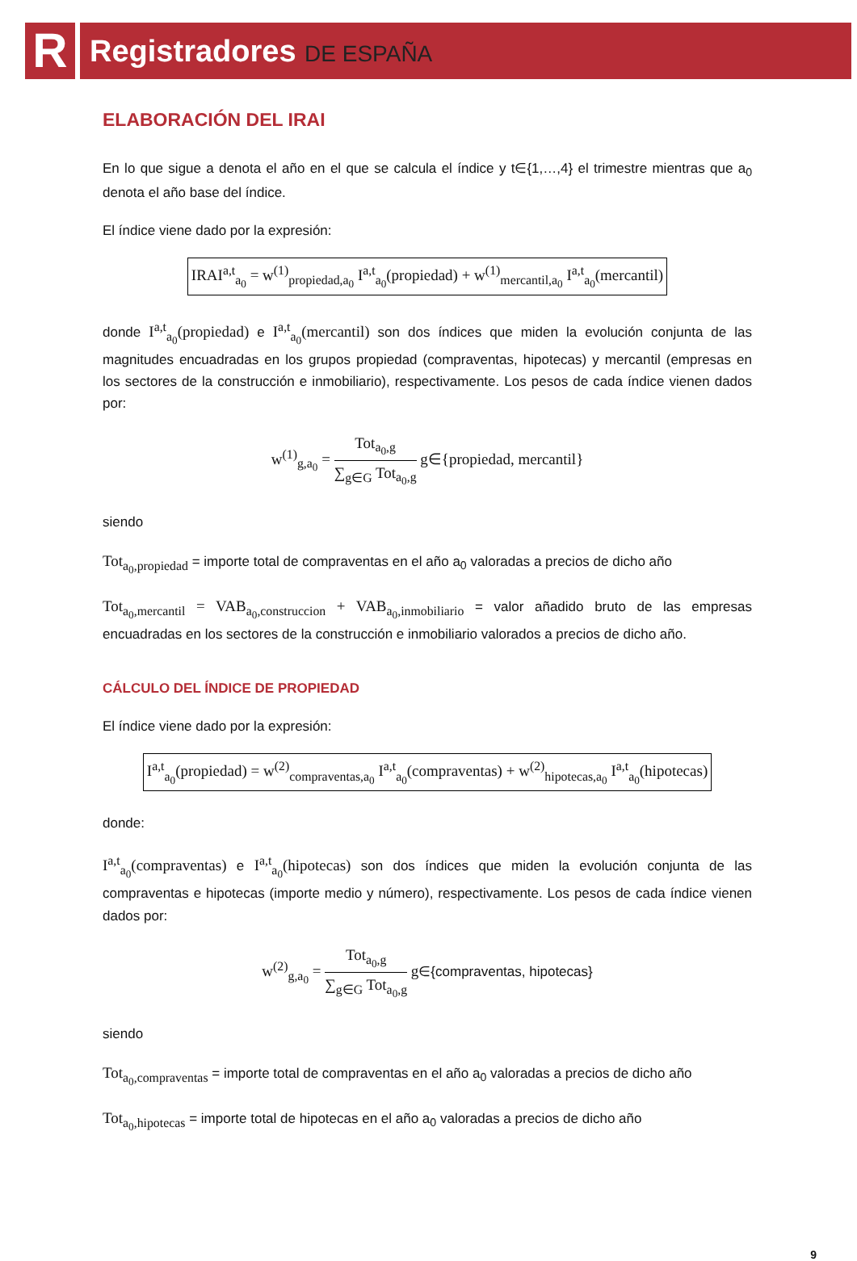R
Registradores DE ESPAÑA
ELABORACIÓN DEL IRAI
En lo que sigue a denota el año en el que se calcula el índice y t∈{1,…,4} el trimestre mientras que a<sub>0</sub> denota el año base del índice.
El índice viene dado por la expresión:
IRAI<sup>a,t</sup><sub>a<sub>0</sub></sub> = w<sup>(1)</sup><sub>propiedad,a<sub>0</sub></sub> I<sup>a,t</sup><sub>a<sub>0</sub></sub>(propiedad) + w<sup>(1)</sup><sub>mercantil,a<sub>0</sub></sub> I<sup>a,t</sup><sub>a<sub>0</sub></sub>(mercantil)
donde I<sup>a,t</sup><sub>a<sub>0</sub></sub>(propiedad) e I<sup>a,t</sup><sub>a<sub>0</sub></sub>(mercantil) son dos índices que miden la evolución conjunta de las magnitudes encuadradas en los grupos propiedad (compraventas, hipotecas) y mercantil (empresas en los sectores de la construcción e inmobiliario), respectivamente. Los pesos de cada índice vienen dados por:
w<sup>(1)</sup><sub>g,a<sub>0</sub></sub> =
Tot<sub>a<sub>0</sub>,g</sub>
∑<sub>g∈G</sub> Tot<sub>a<sub>0</sub>,g</sub>
g∈{propiedad, mercantil}
siendo
Tot<sub>a<sub>0</sub>,propiedad</sub> = importe total de compraventas en el año a<sub>0</sub> valoradas a precios de dicho año
Tot<sub>a<sub>0</sub>,mercantil</sub> = VAB<sub>a<sub>0</sub>,construccion</sub> + VAB<sub>a<sub>0</sub>,inmobiliario</sub> = valor añadido bruto de las empresas encuadradas en los sectores de la construcción e inmobiliario valorados a precios de dicho año.
CÁLCULO DEL ÍNDICE DE PROPIEDAD
El índice viene dado por la expresión:
I<sup>a,t</sup><sub>a<sub>0</sub></sub>(propiedad) = w<sup>(2)</sup><sub>compraventas,a<sub>0</sub></sub> I<sup>a,t</sup><sub>a<sub>0</sub></sub>(compraventas) + w<sup>(2)</sup><sub>hipotecas,a<sub>0</sub></sub> I<sup>a,t</sup><sub>a<sub>0</sub></sub>(hipotecas)
donde:
I<sup>a,t</sup><sub>a<sub>0</sub></sub>(compraventas) e I<sup>a,t</sup><sub>a<sub>0</sub></sub>(hipotecas) son dos índices que miden la evolución conjunta de las compraventas e hipotecas (importe medio y número), respectivamente. Los pesos de cada índice vienen dados por:
w<sup>(2)</sup><sub>g,a<sub>0</sub></sub> =
Tot<sub>a<sub>0</sub>,g</sub>
∑<sub>g∈G</sub> Tot<sub>a<sub>0</sub>,g</sub>
g∈{compraventas, hipotecas}
siendo
Tot<sub>a<sub>0</sub>,compraventas</sub> = importe total de compraventas en el año a<sub>0</sub> valoradas a precios de dicho año
Tot<sub>a<sub>0</sub>,hipotecas</sub> = importe total de hipotecas en el año a<sub>0</sub> valoradas a precios de dicho año
9